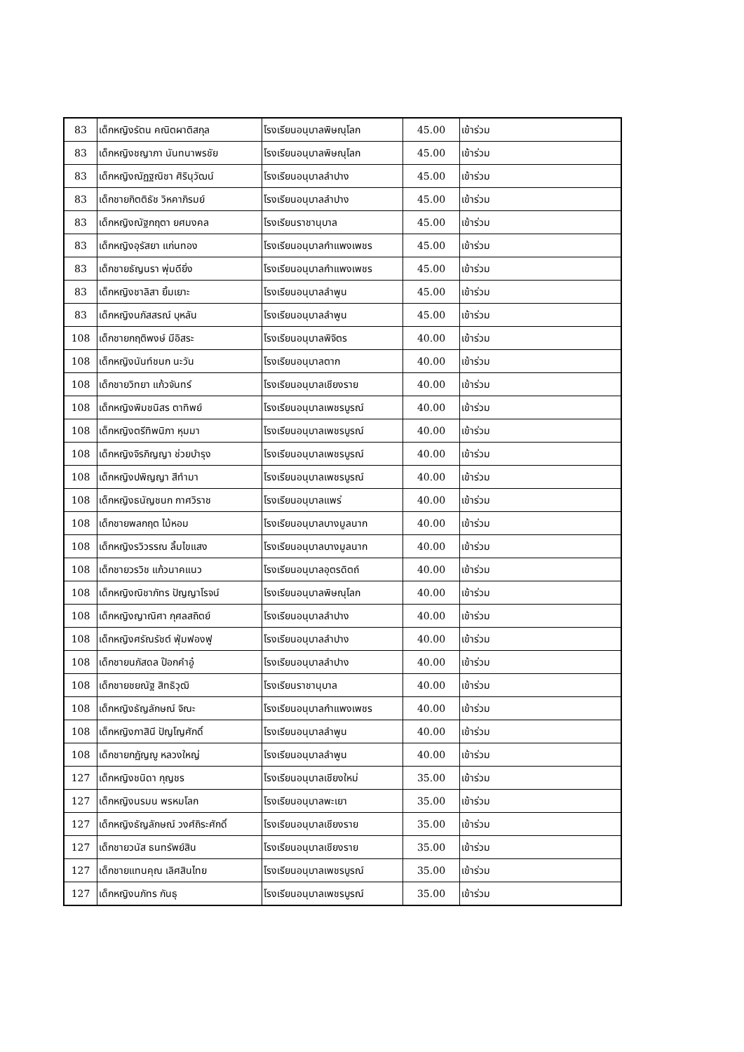| 83 | เด็กหญิงรัตน คณิตผาติสกุล | โรงเรียนอนุบาลพิษณุโลก | 45.00 | เข้าร่วม |
| 83 | เด็กหญิงชญาภา นันทนาพรชัย | โรงเรียนอนุบาลพิษณุโลก | 45.00 | เข้าร่วม |
| 83 | เด็กหญิงณัฏฐณิชา ศิรินุวัฒน์ | โรงเรียนอนุบาลลำปาง | 45.00 | เข้าร่วม |
| 83 | เด็กชายกิตติธัช วิหคาภิรมย์ | โรงเรียนอนุบาลลำปาง | 45.00 | เข้าร่วม |
| 83 | เด็กหญิงณัฐกฤตา ยศมงคล | โรงเรียนราชานุบาล | 45.00 | เข้าร่วม |
| 83 | เด็กหญิงอุรัสยา แก่นทอง | โรงเรียนอนุบาลกำแพงเพชร | 45.00 | เข้าร่วม |
| 83 | เด็กชายธัญนรา พุ่มดียิ่ง | โรงเรียนอนุบาลกำแพงเพชร | 45.00 | เข้าร่วม |
| 83 | เด็กหญิงชาลิสา ยิ้มเยาะ | โรงเรียนอนุบาลลำพูน | 45.00 | เข้าร่วม |
| 83 | เด็กหญิงนภัสสรณ์ บุหลัน | โรงเรียนอนุบาลลำพูน | 45.00 | เข้าร่วม |
| 108 | เด็กชายกฤติพงษ์ มีอิสระ | โรงเรียนอนุบาลพิจิตร | 40.00 | เข้าร่วม |
| 108 | เด็กหญิงนันท์ชนก นะวัน | โรงเรียนอนุบาลตาก | 40.00 | เข้าร่วม |
| 108 | เด็กชายวิทยา แก้วจันทร์ | โรงเรียนอนุบาลเชียงราย | 40.00 | เข้าร่วม |
| 108 | เด็กหญิงพิมชนิสร ตาทิพย์ | โรงเรียนอนุบาลเพชรบูรณ์ | 40.00 | เข้าร่วม |
| 108 | เด็กหญิงตรีทิพนิภา หุมมา | โรงเรียนอนุบาลเพชรบูรณ์ | 40.00 | เข้าร่วม |
| 108 | เด็กหญิงจิรภิญญา ช่วยบำรุง | โรงเรียนอนุบาลเพชรบูรณ์ | 40.00 | เข้าร่วม |
| 108 | เด็กหญิงปพิญญา สีทำมา | โรงเรียนอนุบาลเพชรบูรณ์ | 40.00 | เข้าร่วม |
| 108 | เด็กหญิงธนัญชนก กาศวิราช | โรงเรียนอนุบาลแพร่ | 40.00 | เข้าร่วม |
| 108 | เด็กชายพลกฤต ไม้หอม | โรงเรียนอนุบาลบางมูลนาก | 40.00 | เข้าร่วม |
| 108 | เด็กหญิงรวิวรรณ ลิ้มไขแสง | โรงเรียนอนุบาลบางมูลนาก | 40.00 | เข้าร่วม |
| 108 | เด็กชายวรวิช แก้วนาคแนว | โรงเรียนอนุบาลอุตรดิตถ์ | 40.00 | เข้าร่วม |
| 108 | เด็กหญิงณิชาภัทร ปัญญาโรจน์ | โรงเรียนอนุบาลพิษณุโลก | 40.00 | เข้าร่วม |
| 108 | เด็กหญิงญาณิศา กุศลสถิตย์ | โรงเรียนอนุบาลลำปาง | 40.00 | เข้าร่วม |
| 108 | เด็กหญิงศรัณรัชต์ ฟุ่มฟองฟู | โรงเรียนอนุบาลลำปาง | 40.00 | เข้าร่วม |
| 108 | เด็กชายนภัสดล ป๊อกคำอู๋ | โรงเรียนอนุบาลลำปาง | 40.00 | เข้าร่วม |
| 108 | เด็กชายชยณัฐ สิทธิวุฒิ | โรงเรียนราชานุบาล | 40.00 | เข้าร่วม |
| 108 | เด็กหญิงธัญลักษณ์ จิณะ | โรงเรียนอนุบาลกำแพงเพชร | 40.00 | เข้าร่วม |
| 108 | เด็กหญิงภาสินี ปัญโญศักดิ์ | โรงเรียนอนุบาลลำพูน | 40.00 | เข้าร่วม |
| 108 | เด็กชายกฏัญญู หลวงใหญ่ | โรงเรียนอนุบาลลำพูน | 40.00 | เข้าร่วม |
| 127 | เด็กหญิงชนิดา กุญชร | โรงเรียนอนุบาลเชียงใหม่ | 35.00 | เข้าร่วม |
| 127 | เด็กหญิงนรมน พรหมโลก | โรงเรียนอนุบาลพะเยา | 35.00 | เข้าร่วม |
| 127 | เด็กหญิงธัญลักษณ์ วงศ์ถิระศักดิ์ | โรงเรียนอนุบาลเชียงราย | 35.00 | เข้าร่วม |
| 127 | เด็กชายวนัส ธนทรัพย์สิน | โรงเรียนอนุบาลเชียงราย | 35.00 | เข้าร่วม |
| 127 | เด็กชายแทนคุณ เลิศสินไทย | โรงเรียนอนุบาลเพชรบูรณ์ | 35.00 | เข้าร่วม |
| 127 | เด็กหญิงนภัทร กันธุ | โรงเรียนอนุบาลเพชรบูรณ์ | 35.00 | เข้าร่วม |